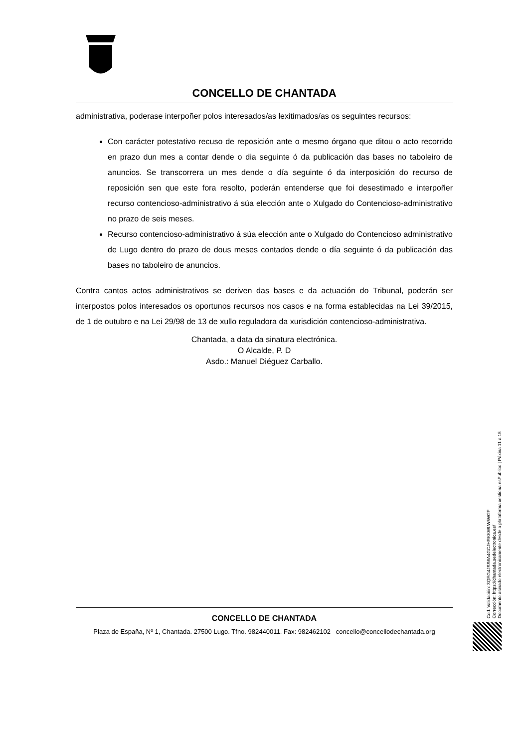CONCELLO DE CHANTADA
administrativa, poderase interpoñer polos interesados/as lexitimados/as os seguintes recursos:
Con carácter potestativo recuso de reposición ante o mesmo órgano que ditou o acto recorrido en prazo dun mes a contar dende o dia seguinte ó da publicación das bases no taboleiro de anuncios. Se transcorrera un mes dende o día seguinte ó da interposición do recurso de reposición sen que este fora resolto, poderán entenderse que foi desestimado e interpoñer recurso contencioso-administrativo á súa elección ante o Xulgado do Contencioso-administrativo no prazo de seis meses.
Recurso contencioso-administrativo á súa elección ante o Xulgado do Contencioso administrativo de Lugo dentro do prazo de dous meses contados dende o día seguinte ó da publicación das bases no taboleiro de anuncios.
Contra cantos actos administrativos se deriven das bases e da actuación do Tribunal, poderán ser interpostos polos interesados os oportunos recursos nos casos e na forma establecidas na Lei 39/2015, de 1 de outubro e na Lei 29/98 de 13 de xullo reguladora da xurisdición contencioso-administrativa.
Chantada, a data da sinatura electrónica.
O Alcalde, P. D
Asdo.: Manuel Diéguez Carballo.
CONCELLO DE CHANTADA
Plaza de España, Nº 1, Chantada. 27500 Lugo. Tfno. 982440011. Fax: 982462102 concello@concellodechantada.org
Cod. Validación: 3QEG4JSS6A4GCJHRKKWLW5W2F
Corrección: https://chantada.sedelectronica.es/
Documento asinado electronicamente desde a plataforma xestiona esPublico | Páxina 11 a 15